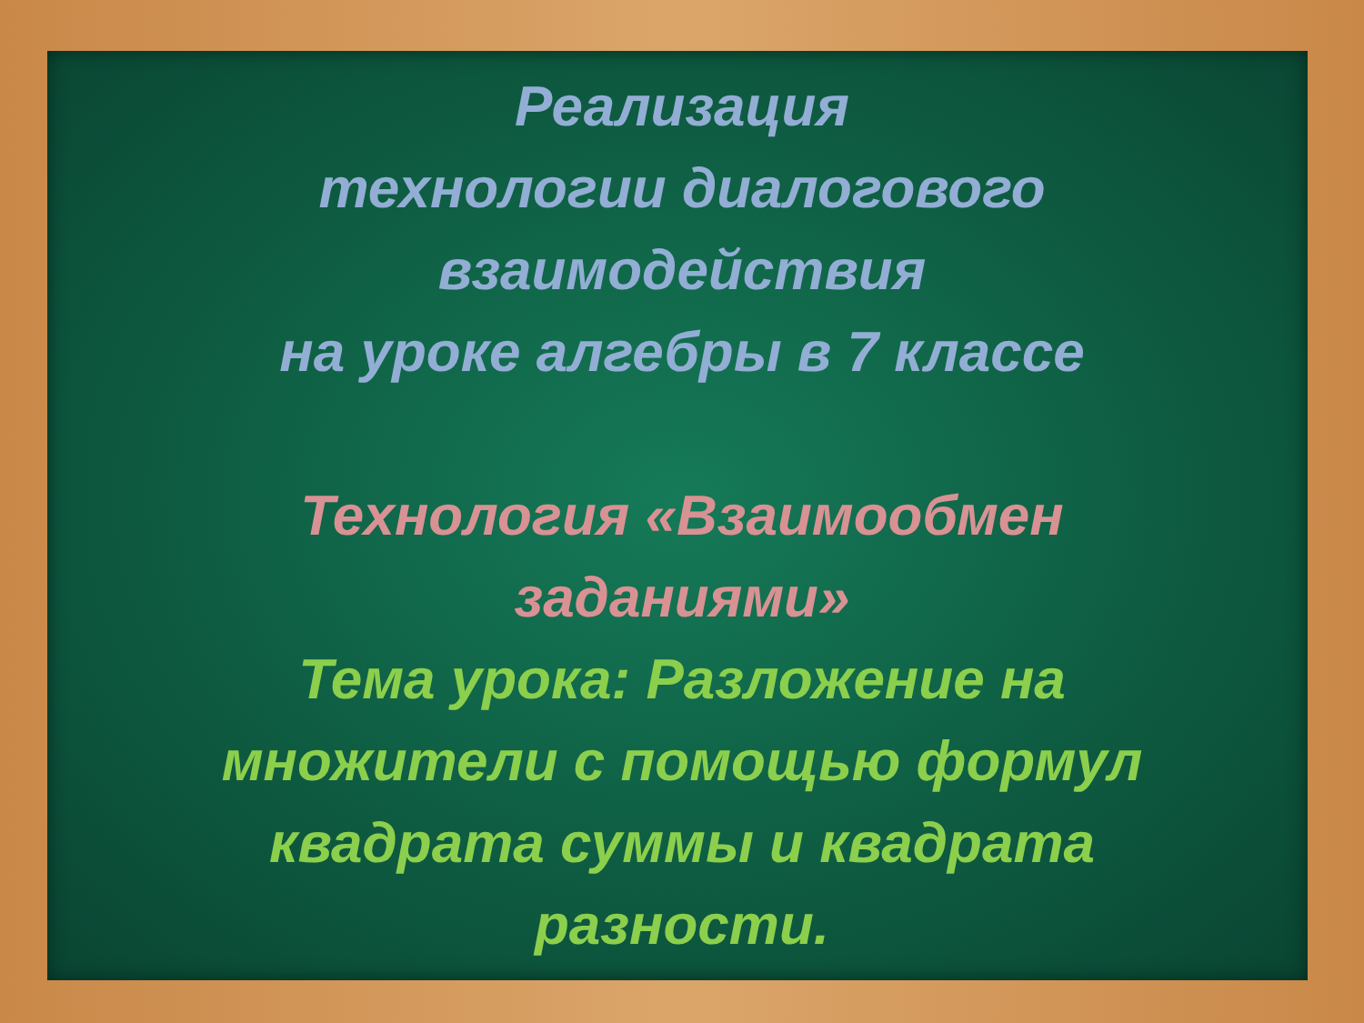Реализация
технологии диалогового
взаимодействия
на уроке алгебры в 7 классе
Технология «Взаимообмен
заданиями»
Тема урока: Разложение на
множители с помощью формул
квадрата суммы и квадрата
разности.